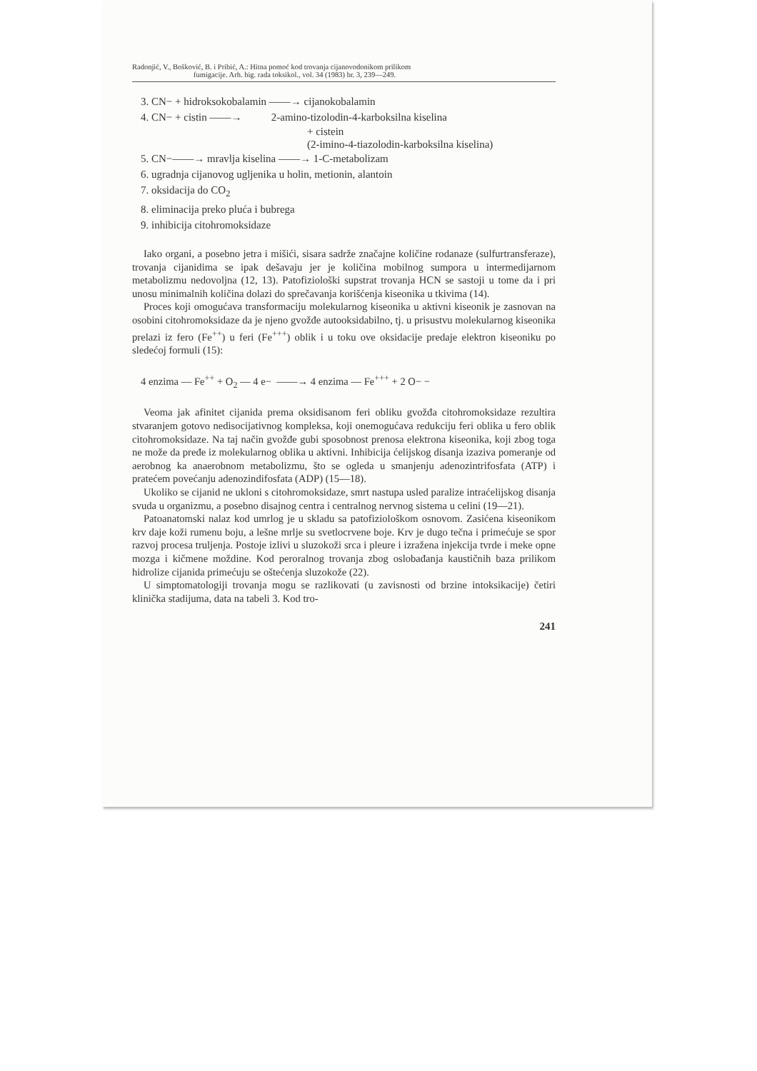Radonjić, V., Bošković, B. i Pribić, A.: Hitna pomoć kod trovanja cijanovodonikom prilikom
fumigacije. Arh. hig. rada toksikol., vol. 34 (1983) br. 3, 239—249.
3. CN− + hidroksokobalamin ——→ cijanokobalamin
4. CN− + cistin ——→ 2-amino-tizolodin-4-karboksilna kiselina
+ cistein
(2-imino-4-tiazolodin-karboksilna kiselina)
5. CN−——→ mravlja kiselina ——→ 1-C-metabolizam
6. ugradnja cijanovog ugljenika u holin, metionin, alantoin
7. oksidacija do CO<sub>2</sub>
8. eliminacija preko pluća i bubrega
9. inhibicija citohromoksidaze
Iako organi, a posebno jetra i mišići, sisara sadrže značajne količine rodanaze (sulfurtransferaze), trovanja cijanidima se ipak dešavaju jer je količina mobilnog sumpora u intermedijarnom metabolizmu nedovoljna (12, 13). Patofiziološki supstrat trovanja HCN se sastoji u tome da i pri unosu minimalnih količina dolazi do sprečavanja korišćenja kiseonika u tkivima (14).
Proces koji omogućava transformaciju molekularnog kiseonika u aktivni kiseonik je zasnovan na osobini citohromoksidaze da je njeno gvožđe autooksidabilno, tj. u prisustvu molekularnog kiseonika prelazi iz fero (Fe<sup>++</sup>) u feri (Fe<sup>+++</sup>) oblik i u toku ove oksidacije predaje elektron kiseoniku po sledećoj formuli (15):
4 enzima — Fe<sup>++</sup> + O<sub>2</sub> — 4 e− ——→ 4 enzima — Fe<sup>+++</sup> + 2 O− −
Veoma jak afinitet cijanida prema oksidisanom feri obliku gvožđa citohromoksidaze rezultira stvaranjem gotovo nedisocijativnog kompleksa, koji onemogućava redukciju feri oblika u fero oblik citohromoksidaze. Na taj način gvožđe gubi sposobnost prenosa elektrona kiseonika, koji zbog toga ne može da pređe iz molekularnog oblika u aktivni. Inhibicija ćelijskog disanja izaziva pomeranje od aerobnog ka anaerobnom metabolizmu, što se ogleda u smanjenju adenozintrifosfata (ATP) i pratećem povećanju adenozindifosfata (ADP) (15—18).
Ukoliko se cijanid ne ukloni s citohromoksidaze, smrt nastupa usled paralize intraćelijskog disanja svuda u organizmu, a posebno disajnog centra i centralnog nervnog sistema u celini (19—21).
Patoanatomski nalaz kod umrlog je u skladu sa patofiziološkom osnovom. Zasićena kiseonikom krv daje koži rumenu boju, a lešne mrlje su svetlocrvene boje. Krv je dugo tečna i primećuje se spor razvoj procesa truljenja. Postoje izlivi u sluzokoži srca i pleure i izražena injekcija tvrde i meke opne mozga i kičmene moždine. Kod peroralnog trovanja zbog oslobađanja kaustičnih baza prilikom hidrolize cijanida primećuju se oštećenja sluzokože (22).
U simptomatologiji trovanja mogu se razlikovati (u zavisnosti od brzine intoksikacije) četiri klinička stadijuma, data na tabeli 3. Kod tro-
241